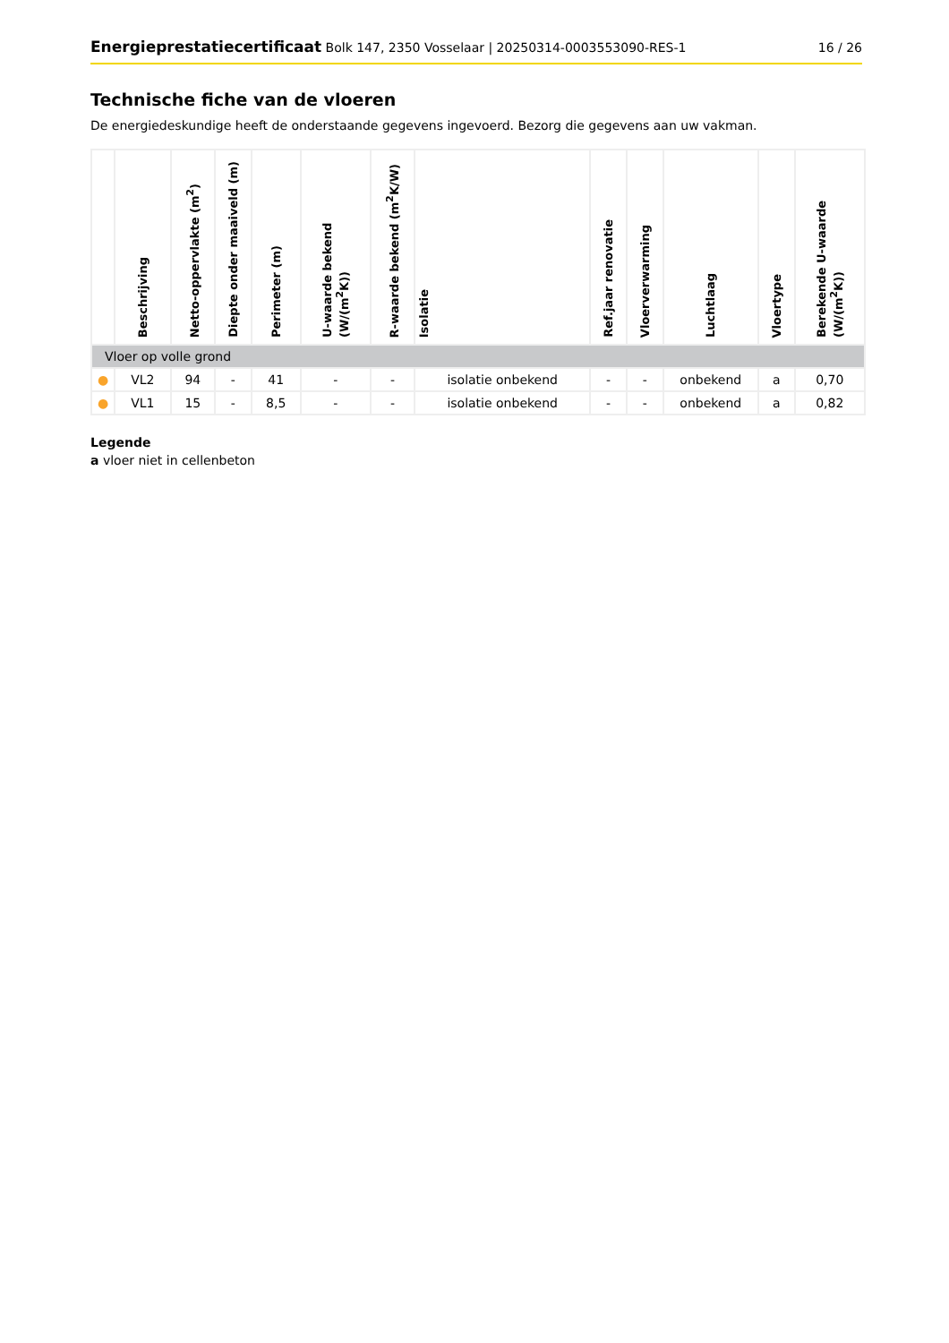Energieprestatiecertificaat Bolk 147, 2350 Vosselaar | 20250314-0003553090-RES-1 16 / 26
Technische fiche van de vloeren
De energiedeskundige heeft de onderstaande gegevens ingevoerd. Bezorg die gegevens aan uw vakman.
| | Beschrijving | Netto-oppervlakte (m<sup>2</sup>) | Diepte onder maaiveld (m) | Perimeter (m) | U-waarde bekend (W/(m<sup>2</sup>K)) | R-waarde bekend (m<sup>2</sup>K/W) | Isolatie | Ref.jaar renovatie | Vloerverwarming | Luchtlaag | Vloertype | Berekende U-waarde (W/(m<sup>2</sup>K)) |
| --- | --- | --- | --- | --- | --- | --- | --- | --- | --- | --- | --- | --- |
| Vloer op volle grond | | | | | | | | | | | | |
| ● | VL2 | 94 | - | 41 | - | - | isolatie onbekend | - | - | onbekend | a | 0,70 |
| ● | VL1 | 15 | - | 8,5 | - | - | isolatie onbekend | - | - | onbekend | a | 0,82 |
Legende
a vloer niet in cellenbeton